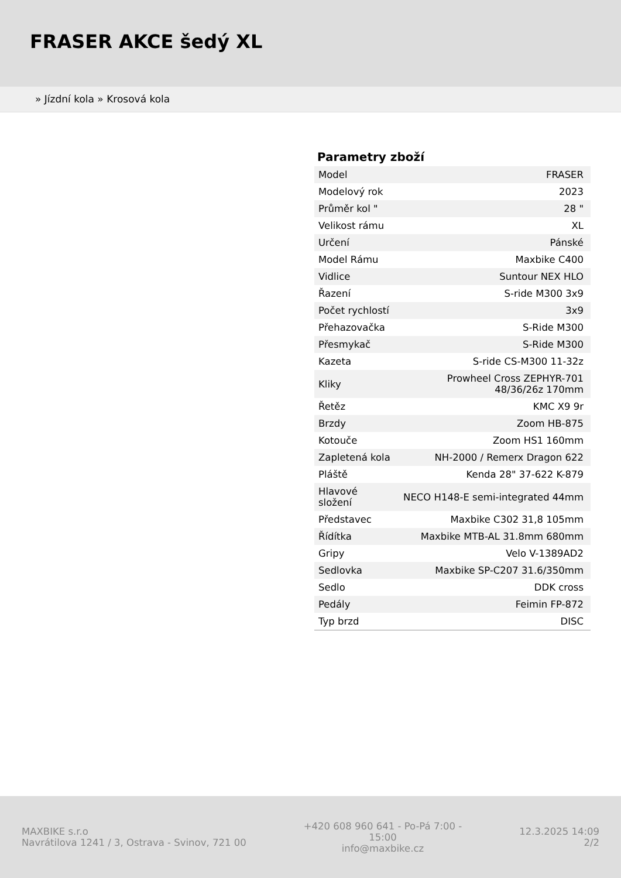FRASER AKCE šedý XL
» Jízdní kola » Krosová kola
Parametry zboží
| Model | FRASER |
| Modelový rok | 2023 |
| Průměr kol " | 28 " |
| Velikost rámu | XL |
| Určení | Pánské |
| Model Rámu | Maxbike C400 |
| Vidlice | Suntour NEX HLO |
| Řazení | S-ride M300 3x9 |
| Počet rychlostí | 3x9 |
| Přehazovačka | S-Ride M300 |
| Přesmykač | S-Ride M300 |
| Kazeta | S-ride CS-M300 11-32z |
| Kliky | Prowheel Cross ZEPHYR-701 48/36/26z 170mm |
| Řetěz | KMC X9 9r |
| Brzdy | Zoom HB-875 |
| Kotouče | Zoom HS1 160mm |
| Zapletená kola | NH-2000 / Remerx Dragon 622 |
| Pláště | Kenda 28" 37-622 K-879 |
| Hlavové složení | NECO H148-E semi-integrated 44mm |
| Představec | Maxbike C302 31,8 105mm |
| Řídítka | Maxbike MTB-AL 31.8mm 680mm |
| Gripy | Velo V-1389AD2 |
| Sedlovka | Maxbike SP-C207 31.6/350mm |
| Sedlo | DDK cross |
| Pedály | Feimin FP-872 |
| Typ brzd | DISC |
MAXBIKE s.r.o
Navrátilova 1241 / 3, Ostrava - Svinov, 721 00
+420 608 960 641 - Po-Pá 7:00 - 15:00
info@maxbike.cz
12.3.2025 14:09
2/2